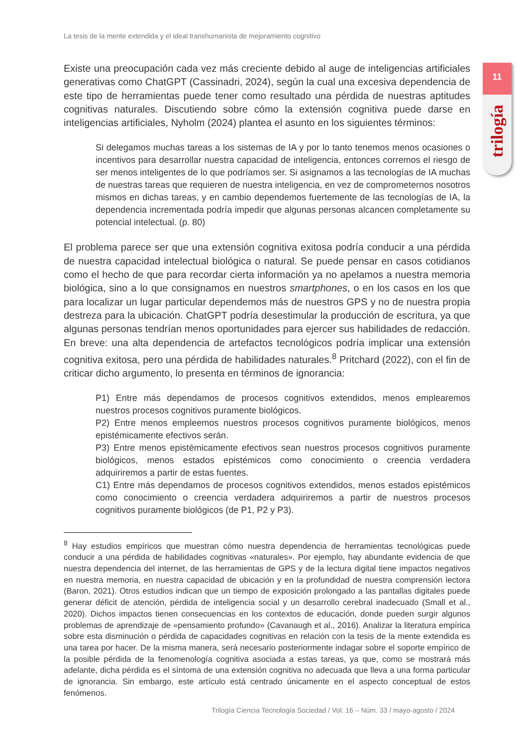La tesis de la mente extendida y el ideal transhumanista de mejoramiento cognitivo
11
trilogía
Existe una preocupación cada vez más creciente debido al auge de inteligencias artificiales generativas como ChatGPT (Cassinadri, 2024), según la cual una excesiva dependencia de este tipo de herramientas puede tener como resultado una pérdida de nuestras aptitudes cognitivas naturales. Discutiendo sobre cómo la extensión cognitiva puede darse en inteligencias artificiales, Nyholm (2024) plantea el asunto en los siguientes términos:
Si delegamos muchas tareas a los sistemas de IA y por lo tanto tenemos menos ocasiones o incentivos para desarrollar nuestra capacidad de inteligencia, entonces corremos el riesgo de ser menos inteligentes de lo que podríamos ser. Si asignamos a las tecnologías de IA muchas de nuestras tareas que requieren de nuestra inteligencia, en vez de comprometernos nosotros mismos en dichas tareas, y en cambio dependemos fuertemente de las tecnologías de IA, la dependencia incrementada podría impedir que algunas personas alcancen completamente su potencial intelectual. (p. 80)
El problema parece ser que una extensión cognitiva exitosa podría conducir a una pérdida de nuestra capacidad intelectual biológica o natural. Se puede pensar en casos cotidianos como el hecho de que para recordar cierta información ya no apelamos a nuestra memoria biológica, sino a lo que consignamos en nuestros smartphones, o en los casos en los que para localizar un lugar particular dependemos más de nuestros GPS y no de nuestra propia destreza para la ubicación. ChatGPT podría desestimular la producción de escritura, ya que algunas personas tendrían menos oportunidades para ejercer sus habilidades de redacción. En breve: una alta dependencia de artefactos tecnológicos podría implicar una extensión cognitiva exitosa, pero una pérdida de habilidades naturales.<sup>8</sup> Pritchard (2022), con el fin de criticar dicho argumento, lo presenta en términos de ignorancia:
P1) Entre más dependamos de procesos cognitivos extendidos, menos emplearemos nuestros procesos cognitivos puramente biológicos.
P2) Entre menos empleemos nuestros procesos cognitivos puramente biológicos, menos epistémicamente efectivos serán.
P3) Entre menos epistémicamente efectivos sean nuestros procesos cognitivos puramente biológicos, menos estados epistémicos como conocimiento o creencia verdadera adquiriremos a partir de estas fuentes.
C1) Entre más dependamos de procesos cognitivos extendidos, menos estados epistémicos como conocimiento o creencia verdadera adquiriremos a partir de nuestros procesos cognitivos puramente biológicos (de P1, P2 y P3).
<sup>8</sup> Hay estudios empíricos que muestran cómo nuestra dependencia de herramientas tecnológicas puede conducir a una pérdida de habilidades cognitivas «naturales». Por ejemplo, hay abundante evidencia de que nuestra dependencia del internet, de las herramientas de GPS y de la lectura digital tiene impactos negativos en nuestra memoria, en nuestra capacidad de ubicación y en la profundidad de nuestra comprensión lectora (Baron, 2021). Otros estudios indican que un tiempo de exposición prolongado a las pantallas digitales puede generar déficit de atención, pérdida de inteligencia social y un desarrollo cerebral inadecuado (Small et al., 2020). Dichos impactos tienen consecuencias en los contextos de educación, donde pueden surgir algunos problemas de aprendizaje de «pensamiento profundo» (Cavanaugh et al., 2016). Analizar la literatura empírica sobre esta disminución o pérdida de capacidades cognitivas en relación con la tesis de la mente extendida es una tarea por hacer. De la misma manera, será necesario posteriormente indagar sobre el soporte empírico de la posible pérdida de la fenomenología cognitiva asociada a estas tareas, ya que, como se mostrará más adelante, dicha pérdida es el síntoma de una extensión cognitiva no adecuada que lleva a una forma particular de ignorancia. Sin embargo, este artículo está centrado únicamente en el aspecto conceptual de estos fenómenos.
Trilogía Ciencia Tecnología Sociedad / Vol. 16 – Núm. 33 / mayo-agosto / 2024